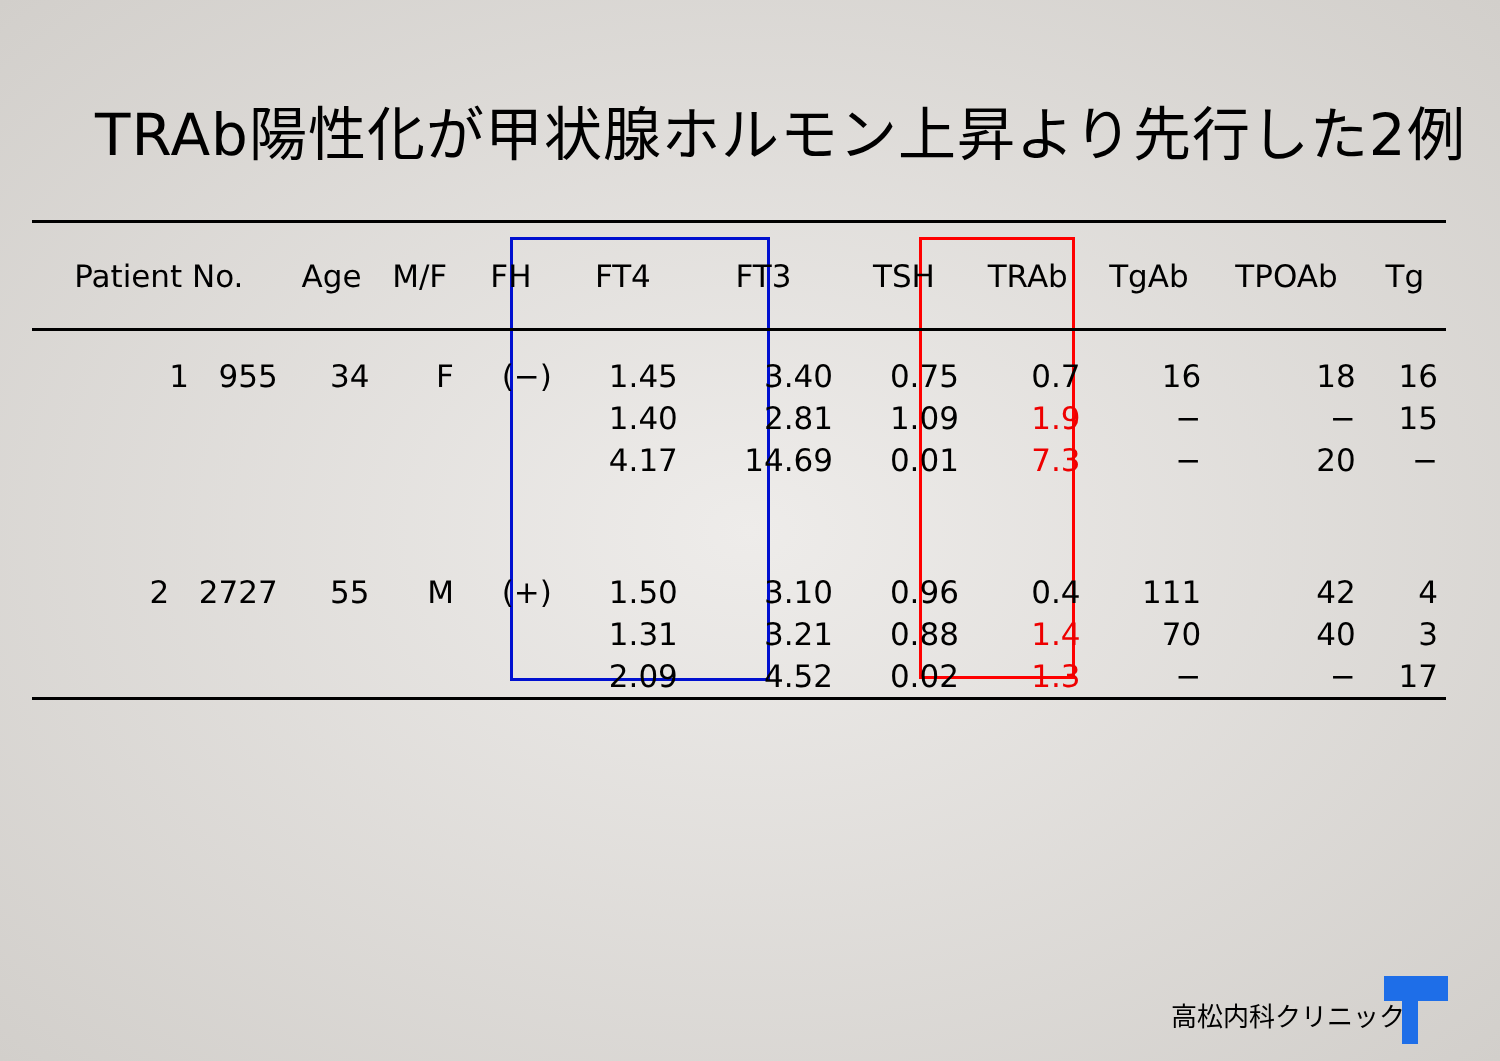TRAb陽性化が甲状腺ホルモン上昇より先行した2例
| Patient No. | Age | M/F | FH | FT4 | FT3 | TSH | TRAb | TgAb | TPOAb | Tg |
| --- | --- | --- | --- | --- | --- | --- | --- | --- | --- | --- |
| 1 955 | 34 | F | (−) | 1.45 | 3.40 | 0.75 | 0.7 | 16 | 18 | 16 |
| | | | | 1.40 | 2.81 | 1.09 | 1.9 | − | − | 15 |
| | | | | 4.17 | 14.69 | 0.01 | 7.3 | − | 20 | − |
| 2 2727 | 55 | M | (+) | 1.50 | 3.10 | 0.96 | 0.4 | 111 | 42 | 4 |
| | | | | 1.31 | 3.21 | 0.88 | 1.4 | 70 | 40 | 3 |
| | | | | 2.09 | 4.52 | 0.02 | 1.3 | − | − | 17 |
高松内科クリニック